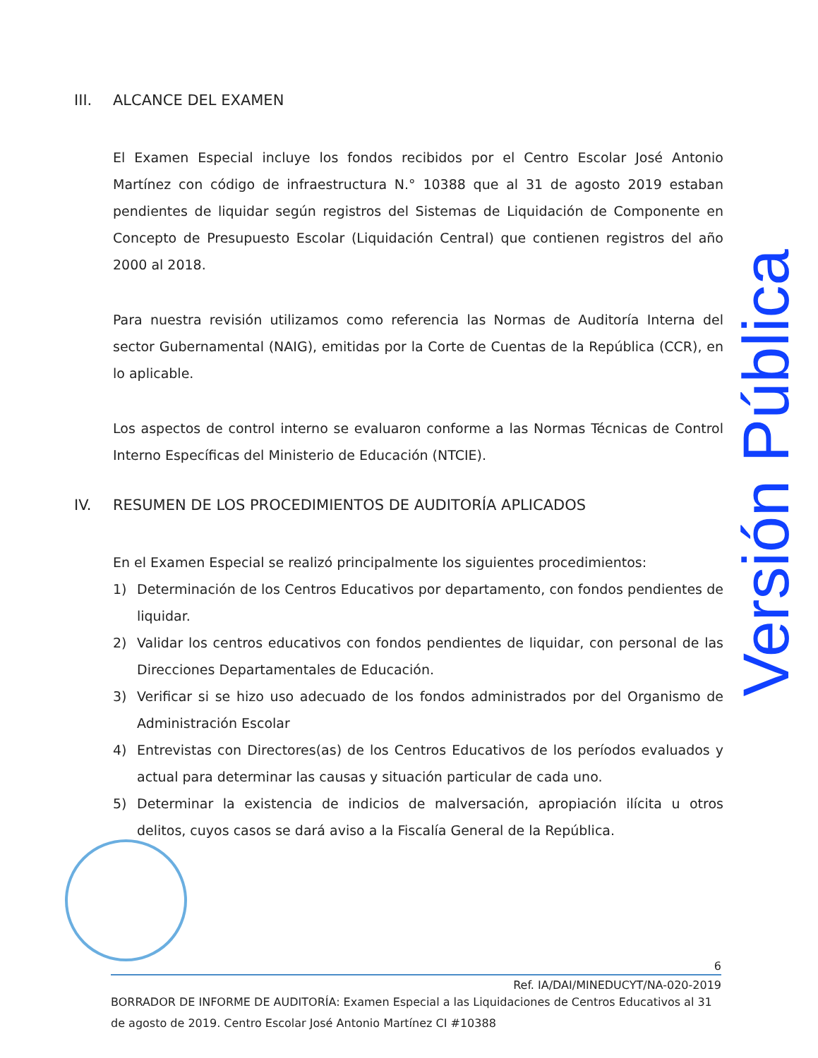III. ALCANCE DEL EXAMEN
El Examen Especial incluye los fondos recibidos por el Centro Escolar José Antonio Martínez con código de infraestructura N.° 10388 que al 31 de agosto 2019 estaban pendientes de liquidar según registros del Sistemas de Liquidación de Componente en Concepto de Presupuesto Escolar (Liquidación Central) que contienen registros del año 2000 al 2018.
Para nuestra revisión utilizamos como referencia las Normas de Auditoría Interna del sector Gubernamental (NAIG), emitidas por la Corte de Cuentas de la República (CCR), en lo aplicable.
Los aspectos de control interno se evaluaron conforme a las Normas Técnicas de Control Interno Específicas del Ministerio de Educación (NTCIE).
IV. RESUMEN DE LOS PROCEDIMIENTOS DE AUDITORÍA APLICADOS
En el Examen Especial se realizó principalmente los siguientes procedimientos:
1) Determinación de los Centros Educativos por departamento, con fondos pendientes de liquidar.
2) Validar los centros educativos con fondos pendientes de liquidar, con personal de las Direcciones Departamentales de Educación.
3) Verificar si se hizo uso adecuado de los fondos administrados por del Organismo de Administración Escolar
4) Entrevistas con Directores(as) de los Centros Educativos de los períodos evaluados y actual para determinar las causas y situación particular de cada uno.
5) Determinar la existencia de indicios de malversación, apropiación ilícita u otros delitos, cuyos casos se dará aviso a la Fiscalía General de la República.
Versión Pública
6
Ref. IA/DAI/MINEDUCYT/NA-020-2019
BORRADOR DE INFORME DE AUDITORÍA: Examen Especial a las Liquidaciones de Centros Educativos al 31 de agosto de 2019. Centro Escolar José Antonio Martínez CI #10388